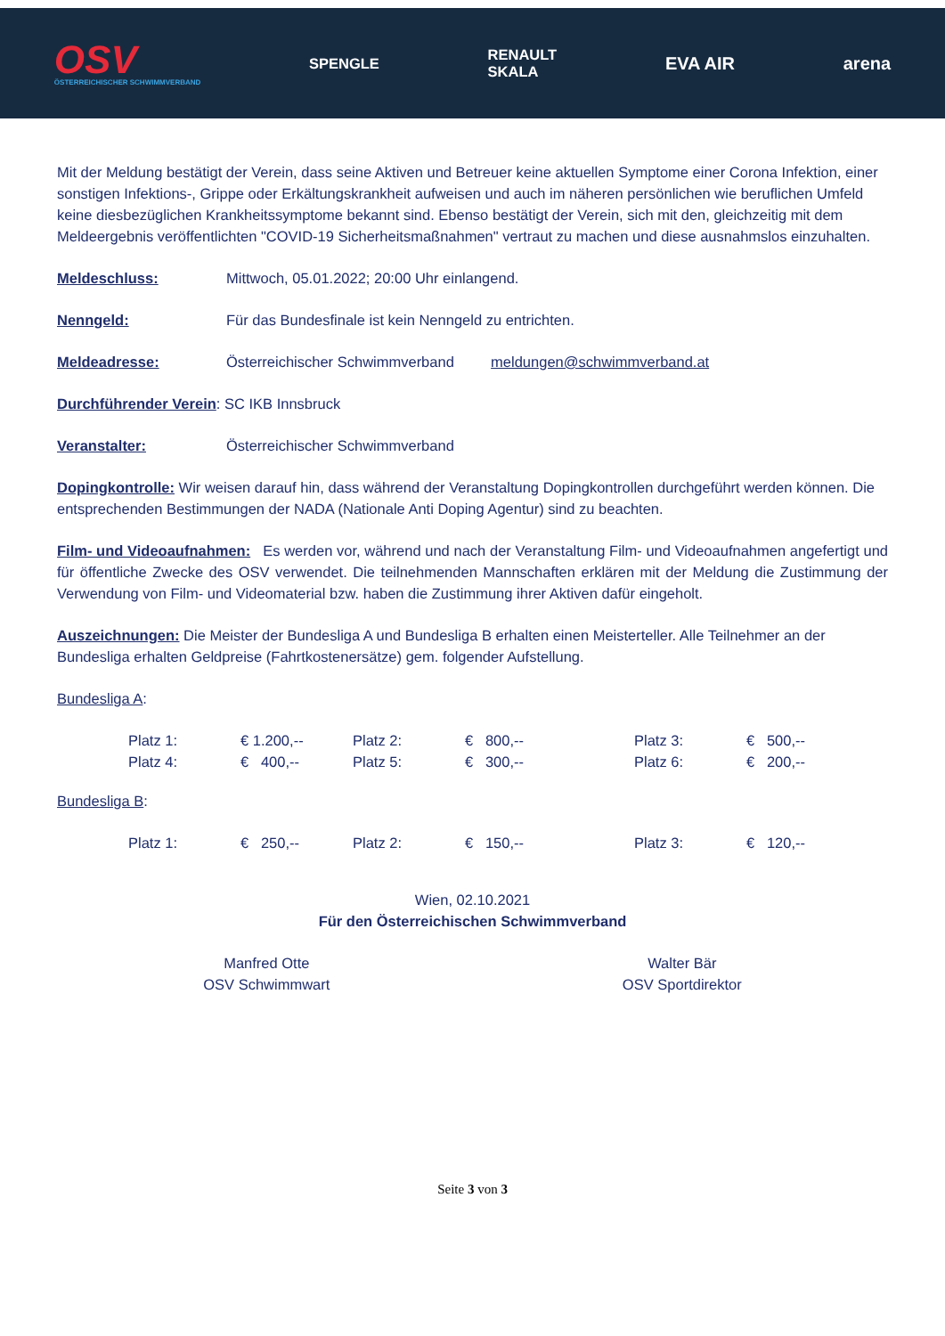OSV
ÖSTERREICHISCHER SCHWIMMVERBAND
SPENGLE
RENAULT
SKALA
EVA AIR arena
Mit der Meldung bestätigt der Verein, dass seine Aktiven und Betreuer keine aktuellen Symptome einer Corona Infektion, einer sonstigen Infektions-, Grippe oder Erkältungskrankheit aufweisen und auch im näheren persönlichen wie beruflichen Umfeld keine diesbezüglichen Krankheitssymptome bekannt sind. Ebenso bestätigt der Verein, sich mit den, gleichzeitig mit dem Meldeergebnis veröffentlichten "COVID-19 Sicherheitsmaßnahmen" vertraut zu machen und diese ausnahmslos einzuhalten.
Meldeschluss: Mittwoch, 05.01.2022; 20:00 Uhr einlangend.
Nenngeld: Für das Bundesfinale ist kein Nenngeld zu entrichten.
Meldeadresse: Österreichischer Schwimmverband meldungen@schwimmverband.at
Durchführender Verein: SC IKB Innsbruck
Veranstalter: Österreichischer Schwimmverband
Dopingkontrolle: Wir weisen darauf hin, dass während der Veranstaltung Dopingkontrollen durchgeführt werden können. Die entsprechenden Bestimmungen der NADA (Nationale Anti Doping Agentur) sind zu beachten.
Film- und Videoaufnahmen: Es werden vor, während und nach der Veranstaltung Film- und Videoaufnahmen angefertigt und für öffentliche Zwecke des OSV verwendet. Die teilnehmenden Mannschaften erklären mit der Meldung die Zustimmung der Verwendung von Film- und Videomaterial bzw. haben die Zustimmung ihrer Aktiven dafür eingeholt.
Auszeichnungen: Die Meister der Bundesliga A und Bundesliga B erhalten einen Meisterteller. Alle Teilnehmer an der Bundesliga erhalten Geldpreise (Fahrtkostenersätze) gem. folgender Aufstellung.
Bundesliga A:
| Platz 1: | € 1.200,-- | Platz 2: | € 800,-- | Platz 3: | € 500,-- |
| Platz 4: | € 400,-- | Platz 5: | € 300,-- | Platz 6: | € 200,-- |
Bundesliga B:
| Platz 1: | € 250,-- | Platz 2: | € 150,-- | Platz 3: | € 120,-- |
Wien, 02.10.2021
Für den Österreichischen Schwimmverband
Manfred Otte
OSV Schwimmwart
Walter Bär
OSV Sportdirektor
Seite 3 von 3